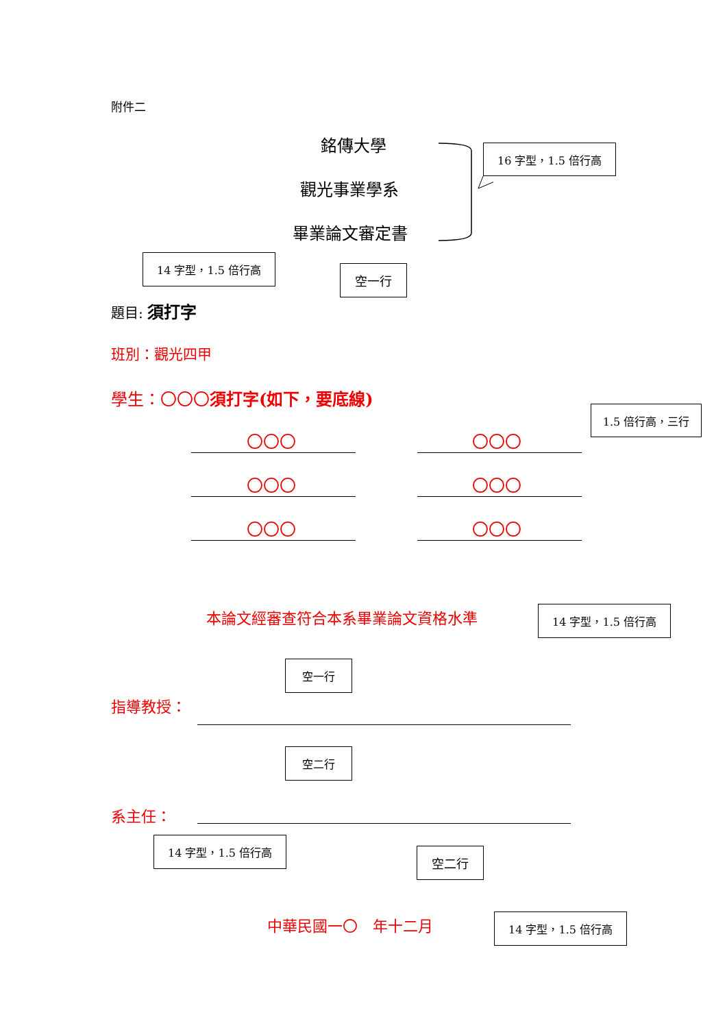附件二
銘傳大學
觀光事業學系
畢業論文審定書
16 字型，1.5 倍行高
14 字型，1.5 倍行高
空一行
題目: 須打字
班別：觀光四甲
學生：〇〇〇須打字(如下，要底線)
1.5 倍行高，三行
〇〇〇 〇〇〇
〇〇〇 〇〇〇
〇〇〇 〇〇〇
本論文經審查符合本系畢業論文資格水準 14 字型，1.5 倍行高
空一行
指導教授：
空二行
系主任：
14 字型，1.5 倍行高
空二行
中華民國一〇　年十二月 14 字型，1.5 倍行高